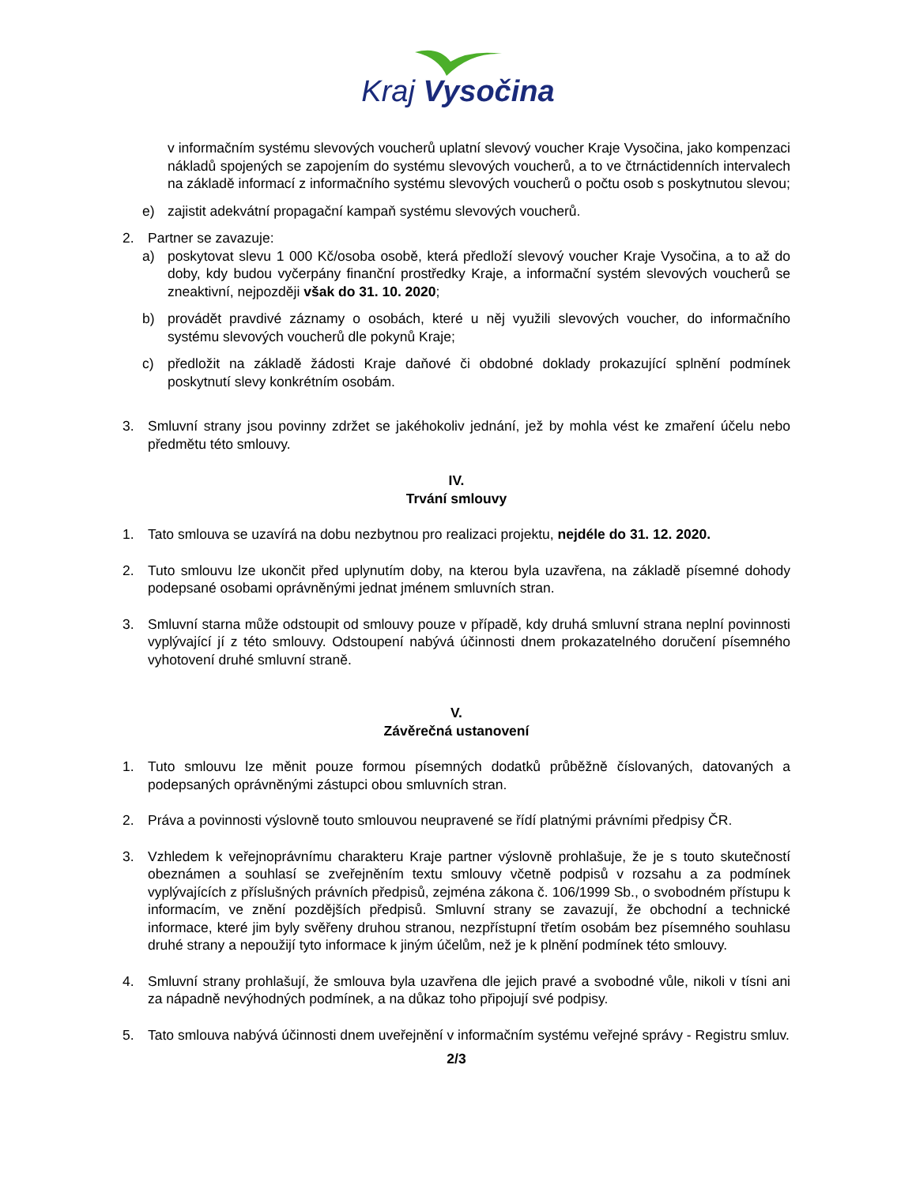Kraj Vysočina
v informačním systému slevových voucherů uplatní slevový voucher Kraje Vysočina, jako kompenzaci nákladů spojených se zapojením do systému slevových voucherů, a to ve čtrnáctidenních intervalech na základě informací z informačního systému slevových voucherů o počtu osob s poskytnutou slevou;
e) zajistit adekvátní propagační kampaň systému slevových voucherů.
2. Partner se zavazuje:
a) poskytovat slevu 1 000 Kč/osoba osobě, která předloží slevový voucher Kraje Vysočina, a to až do doby, kdy budou vyčerpány finanční prostředky Kraje, a informační systém slevových voucherů se zneaktivní, nejpozději však do 31. 10. 2020;
b) provádět pravdivé záznamy o osobách, které u něj využili slevových voucher, do informačního systému slevových voucherů dle pokynů Kraje;
c) předložit na základě žádosti Kraje daňové či obdobné doklady prokazující splnění podmínek poskytnutí slevy konkrétním osobám.
3. Smluvní strany jsou povinny zdržet se jakéhokoliv jednání, jež by mohla vést ke zmaření účelu nebo předmětu této smlouvy.
IV.
Trvání smlouvy
1. Tato smlouva se uzavírá na dobu nezbytnou pro realizaci projektu, nejdéle do 31. 12. 2020.
2. Tuto smlouvu lze ukončit před uplynutím doby, na kterou byla uzavřena, na základě písemné dohody podepsané osobami oprávněnými jednat jménem smluvních stran.
3. Smluvní starna může odstoupit od smlouvy pouze v případě, kdy druhá smluvní strana neplní povinnosti vyplývající jí z této smlouvy. Odstoupení nabývá účinnosti dnem prokazatelného doručení písemného vyhotovení druhé smluvní straně.
V.
Závěrečná ustanovení
1. Tuto smlouvu lze měnit pouze formou písemných dodatků průběžně číslovaných, datovaných a podepsaných oprávněnými zástupci obou smluvních stran.
2. Práva a povinnosti výslovně touto smlouvou neupravené se řídí platnými právními předpisy ČR.
3. Vzhledem k veřejnoprávnímu charakteru Kraje partner výslovně prohlašuje, že je s touto skutečností obeznámen a souhlasí se zveřejněním textu smlouvy včetně podpisů v rozsahu a za podmínek vyplývajících z příslušných právních předpisů, zejména zákona č. 106/1999 Sb., o svobodném přístupu k informacím, ve znění pozdějších předpisů. Smluvní strany se zavazují, že obchodní a technické informace, které jim byly svěřeny druhou stranou, nezpřístupní třetím osobám bez písemného souhlasu druhé strany a nepoužijí tyto informace k jiným účelům, než je k plnění podmínek této smlouvy.
4. Smluvní strany prohlašují, že smlouva byla uzavřena dle jejich pravé a svobodné vůle, nikoli v tísni ani za nápadně nevýhodných podmínek, a na důkaz toho připojují své podpisy.
5. Tato smlouva nabývá účinnosti dnem uveřejnění v informačním systému veřejné správy - Registru smluv.
2/3